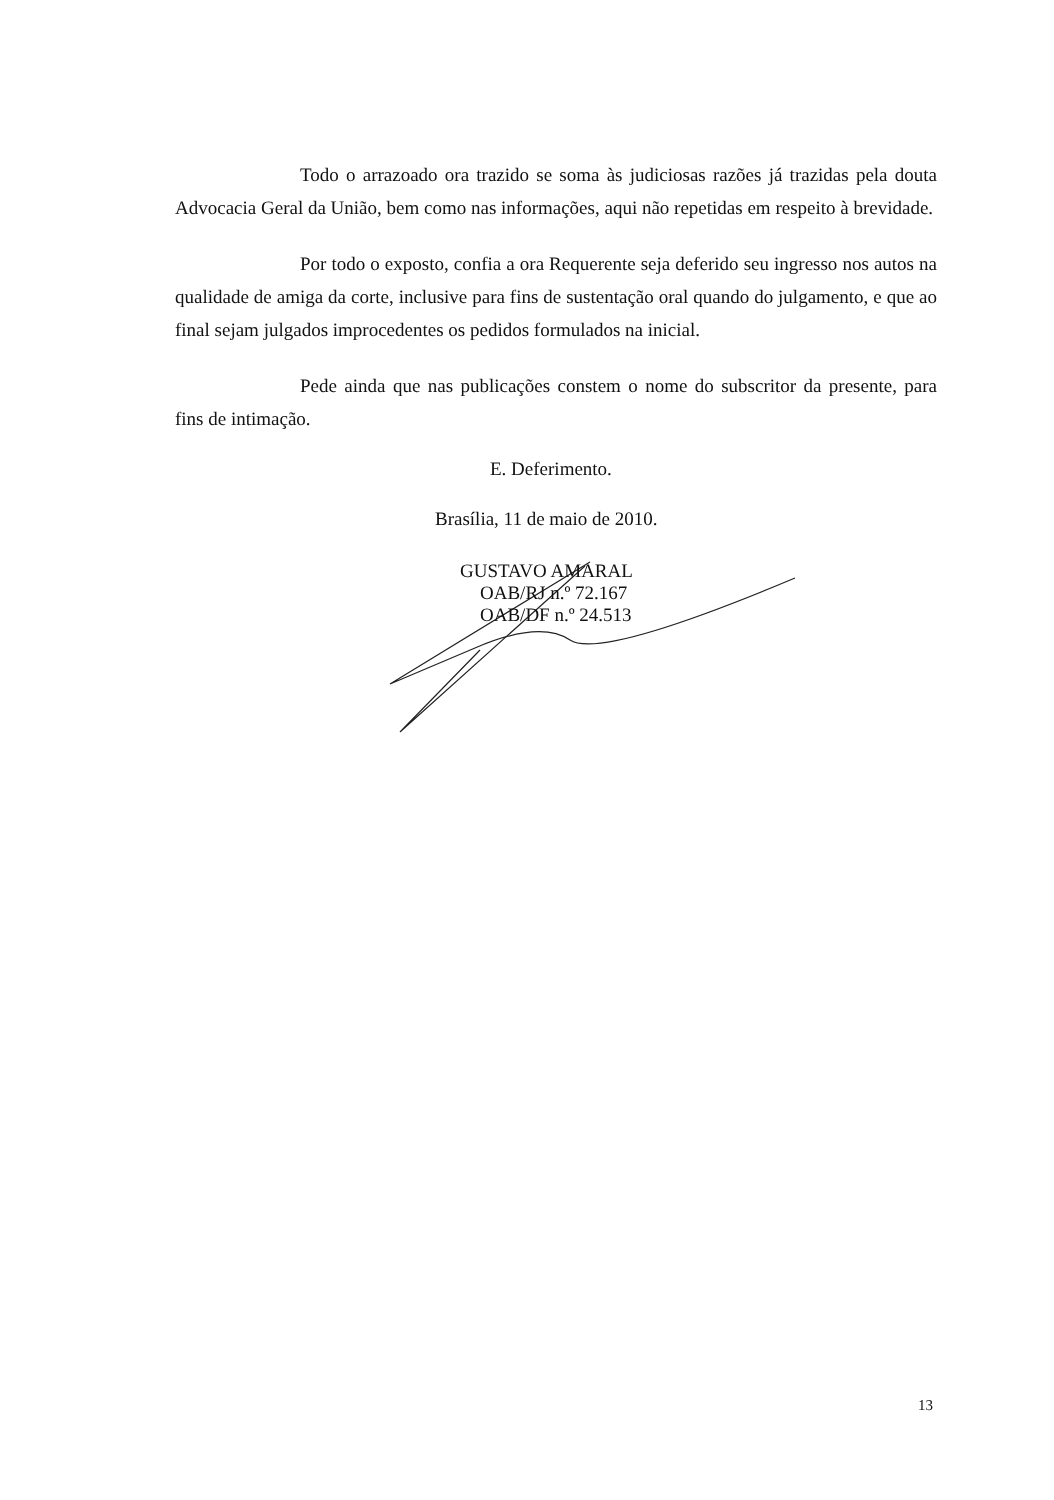Todo o arrazoado ora trazido se soma às judiciosas razões já trazidas pela douta Advocacia Geral da União, bem como nas informações, aqui não repetidas em respeito à brevidade.
Por todo o exposto, confia a ora Requerente seja deferido seu ingresso nos autos na qualidade de amiga da corte, inclusive para fins de sustentação oral quando do julgamento, e que ao final sejam julgados improcedentes os pedidos formulados na inicial.
Pede ainda que nas publicações constem o nome do subscritor da presente, para fins de intimação.
E. Deferimento.
Brasília, 11 de maio de 2010.
GUSTAVO AMARAL
OAB/RJ n.º 72.167
OAB/DF n.º 24.513
13